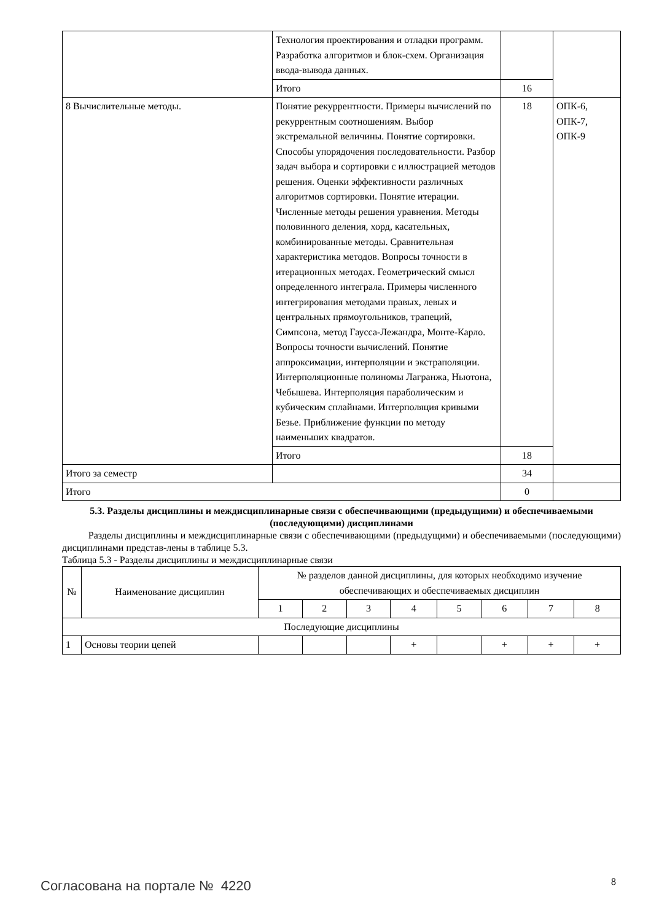| | Технология проектирования и отладки программ. Разработка алгоритмов и блок-схем. Организация ввода-вывода данных. | | |
| | Итого | 16 | |
| 8 Вычислительные методы. | Понятие рекуррентности. Примеры вычислений по рекуррентным соотношениям. Выбор экстремальной величины. Понятие сортировки. Способы упорядочения последовательности. Разбор задач выбора и сортировки с иллюстрацией методов решения. Оценки эффективности различных алгоритмов сортировки. Понятие итерации. Численные методы решения уравнения. Методы половинного деления, хорд, касательных, комбинированные методы. Сравнительная характеристика методов. Вопросы точности в итерационных методах. Геометрический смысл определенного интеграла. Примеры численного интегрирования методами правых, левых и центральных прямоугольников, трапеций, Симпсона, метод Гаусса-Лежандра, Монте-Карло. Вопросы точности вычислений. Понятие аппроксимации, интерполяции и экстраполяции. Интерполяционные полиномы Лагранжа, Ньютона, Чебышева. Интерполяция параболическим и кубическим сплайнами. Интерполяция кривыми Безье. Приближение функции по методу наименьших квадратов. | 18 | ОПК-6, ОПК-7, ОПК-9 |
| | Итого | 18 | |
| Итого за семестр | | 34 | |
| Итого | | 0 | |
5.3. Разделы дисциплины и междисциплинарные связи с обеспечивающими (предыдущими) и обеспечиваемыми (последующими) дисциплинами
Разделы дисциплины и междисциплинарные связи с обеспечивающими (предыдущими) и обеспечиваемыми (последующими) дисциплинами представ-лены в таблице 5.3.
Таблица 5.3 - Разделы дисциплины и междисциплинарные связи
| № | Наименование дисциплин | № разделов данной дисциплины, для которых необходимо изучение обеспечивающих и обеспечиваемых дисциплин | | | | | | | |
| --- | --- | --- | --- | --- | --- | --- | --- | --- | --- |
| | | 1 | 2 | 3 | 4 | 5 | 6 | 7 | 8 |
| Последующие дисциплины | | | | | | | | | |
| 1 | Основы теории цепей | | | | + | | + | + | + |
Согласована на портале № 4220 8